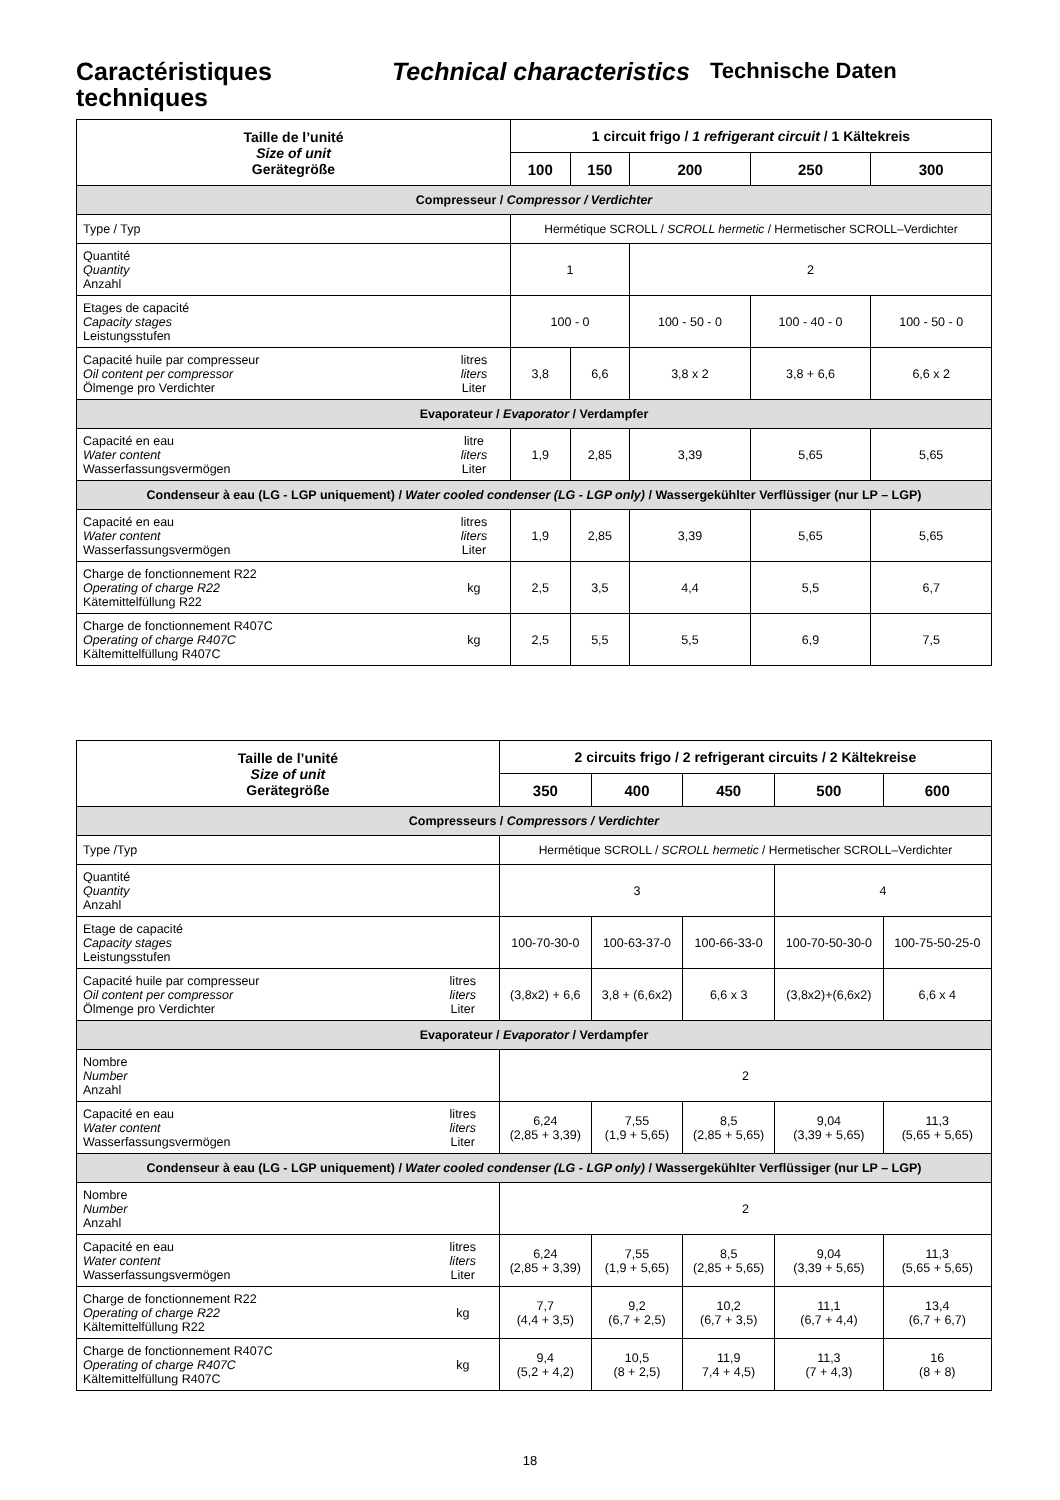Caractéristiques techniques
Technical characteristics
Technische Daten
| Taille de l’unité Size of unit Gerätegröße | | 1 circuit frigo / 1 refrigerant circuit / 1 Kältekreis | | | | |
| --- | --- | --- | --- | --- | --- | --- |
| | | 100 | 150 | 200 | 250 | 300 |
| Compresseur / Compressor / Verdichter | | | | | | |
| Type / Typ | | Hermétique SCROLL / SCROLL hermetic / Hermetischer SCROLL–Verdichter | | | | |
| Quantité Quantity Anzahl | | 1 | | 2 | | |
| Etages de capacité Capacity stages Leistungsstufen | | 100 - 0 | | 100 - 50 - 0 | 100 - 40 - 0 | 100 - 50 - 0 |
| Capacité huile par compresseur Oil content per compressor Ölmenge pro Verdichter | litres liters Liter | 3,8 | 6,6 | 3,8 x 2 | 3,8 + 6,6 | 6,6 x 2 |
| Evaporateur / Evaporator / Verdampfer | | | | | | |
| Capacité en eau Water content Wasserfassungsvermögen | litre liters Liter | 1,9 | 2,85 | 3,39 | 5,65 | 5,65 |
| Condenseur à eau (LG - LGP uniquement) / Water cooled condenser (LG - LGP only) / Wassergekühlter Verflüssiger (nur LP – LGP) | | | | | | |
| Capacité en eau Water content Wasserfassungsvermögen | litres liters Liter | 1,9 | 2,85 | 3,39 | 5,65 | 5,65 |
| Charge de fonctionnement R22 Operating of charge R22 Kätemittelfüllung R22 | kg | 2,5 | 3,5 | 4,4 | 5,5 | 6,7 |
| Charge de fonctionnement R407C Operating of charge R407C Kältemittelfüllung R407C | kg | 2,5 | 5,5 | 5,5 | 6,9 | 7,5 |
| Taille de l’unité Size of unit Gerätegröße | | 2 circuits frigo / 2 refrigerant circuits / 2 Kältekreise | | | | |
| --- | --- | --- | --- | --- | --- | --- |
| | | 350 | 400 | 450 | 500 | 600 |
| Compresseurs / Compressors / Verdichter | | | | | | |
| Type /Typ | | Hermétique SCROLL / SCROLL hermetic / Hermetischer SCROLL–Verdichter | | | | |
| Quantité Quantity Anzahl | | 3 | | | 4 | |
| Etage de capacité Capacity stages Leistungsstufen | | 100-70-30-0 | 100-63-37-0 | 100-66-33-0 | 100-70-50-30-0 | 100-75-50-25-0 |
| Capacité huile par compresseur Oil content per compressor Ölmenge pro Verdichter | litres liters Liter | (3,8x2) + 6,6 | 3,8 + (6,6x2) | 6,6 x 3 | (3,8x2)+(6,6x2) | 6,6 x 4 |
| Evaporateur / Evaporator / Verdampfer | | | | | | |
| Nombre Number Anzahl | | 2 | | | | |
| Capacité en eau Water content Wasserfassungsvermögen | litres liters Liter | 6,24 (2,85 + 3,39) | 7,55 (1,9 + 5,65) | 8,5 (2,85 + 5,65) | 9,04 (3,39 + 5,65) | 11,3 (5,65 + 5,65) |
| Condenseur à eau (LG - LGP uniquement) / Water cooled condenser (LG - LGP only) / Wassergekühlter Verflüssiger (nur LP – LGP) | | | | | | |
| Nombre Number Anzahl | | 2 | | | | |
| Capacité en eau Water content Wasserfassungsvermögen | litres liters Liter | 6,24 (2,85 + 3,39) | 7,55 (1,9 + 5,65) | 8,5 (2,85 + 5,65) | 9,04 (3,39 + 5,65) | 11,3 (5,65 + 5,65) |
| Charge de fonctionnement R22 Operating of charge R22 Kältemittelfüllung R22 | kg | 7,7 (4,4 + 3,5) | 9,2 (6,7 + 2,5) | 10,2 (6,7 + 3,5) | 11,1 (6,7 + 4,4) | 13,4 (6,7 + 6,7) |
| Charge de fonctionnement R407C Operating of charge R407C Kältemittelfüllung R407C | kg | 9,4 (5,2 + 4,2) | 10,5 (8 + 2,5) | 11,9 7,4 + 4,5) | 11,3 (7 + 4,3) | 16 (8 + 8) |
18